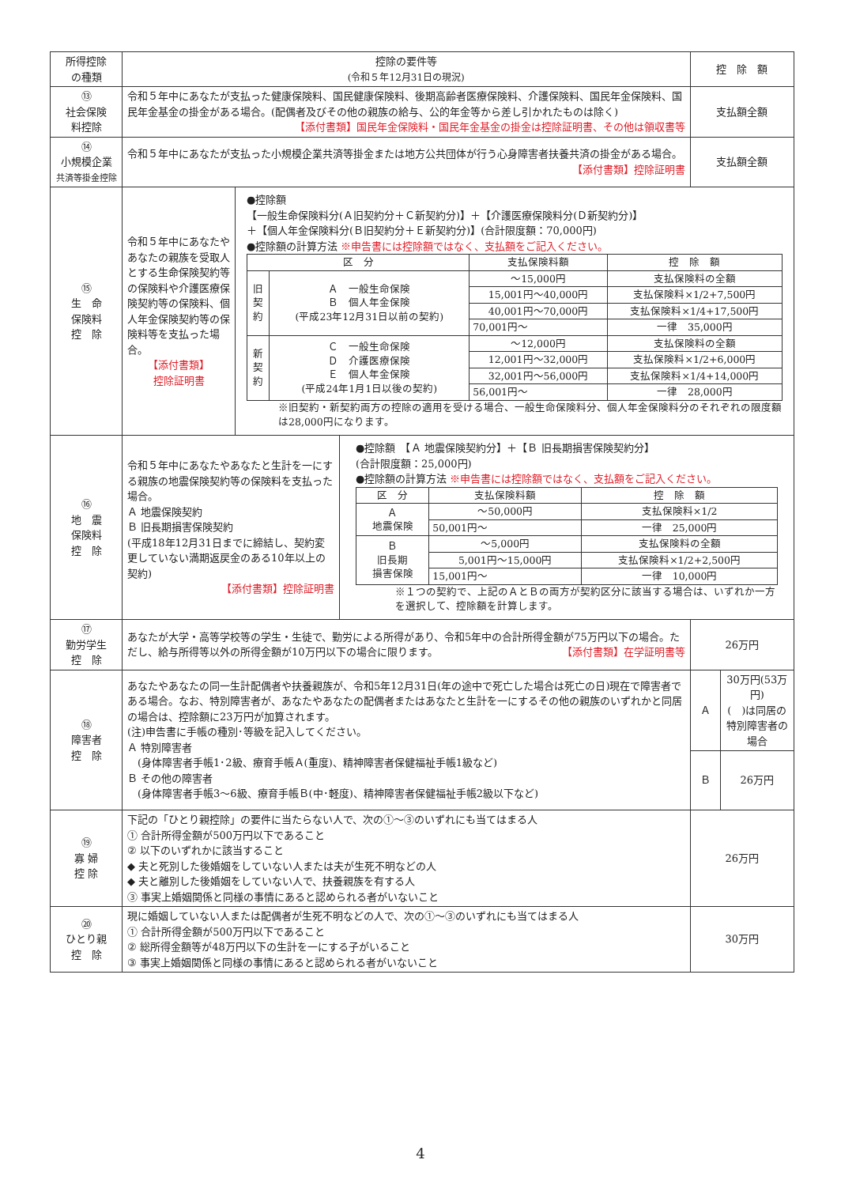| 所得控除 の種類 | 控除の要件等 (令和５年12月31日の現況) | 控 除 額 | |
| --- | --- | --- | --- |
| ⑬ 社会保険 料控除 | 令和５年中にあなたが支払った健康保険料、国民健康保険料、後期高齢者医療保険料、介護保険料、国民年金保険料、国民年金基金の掛金がある場合。(配偶者及びその他の親族の給与、公的年金等から差し引かれたものは除く) 【添付書類】国民年金保険料・国民年金基金の掛金は控除証明書、その他は領収書等 | 支払額全額 | |
| ⑭ 小規模企業 共済等掛金控除 | 令和５年中にあなたが支払った小規模企業共済等掛金または地方公共団体が行う心身障害者扶養共済の掛金がある場合。 【添付書類】控除証明書 | 支払額全額 | |
| ⑮ 生 命 保険料 控 除 | 令和５年中にあなたやあなたの親族を受取人とする生命保険契約等の保険料や介護医療保険契約等の保険料、個人年金保険契約等の保険料等を支払った場合。 【添付書類】 控除証明書 ●控除額 【一般生命保険料分(Ａ旧契約分＋Ｃ新契約分)】＋【介護医療保険料分(Ｄ新契約分)】 ＋【個人年金保険料分(Ｂ旧契約分＋Ｅ新契約分)】(合計限度額：70,000円) ●控除額の計算方法 ※申告書には控除額ではなく、支払額をご記入ください。 / 区 分 / / 支払保険料額 / 控 除 額 / / --- / --- / --- / --- / / 旧 契 約 / Ａ 一般生命保険 Ｂ 個人年金保険 (平成23年12月31日以前の契約) / ～15,000円 / 支払保険料の全額 / / / / 15,001円～40,000円 / 支払保険料×1/2+7,500円 / / / / 40,001円～70,000円 / 支払保険料×1/4+17,500円 / / / / 70,001円～ / 一律 35,000円 / / 新 契 約 / Ｃ 一般生命保険 Ｄ 介護医療保険 Ｅ 個人年金保険 (平成24年1月1日以後の契約) / ～12,000円 / 支払保険料の全額 / / / / 12,001円～32,000円 / 支払保険料×1/2+6,000円 / / / / 32,001円～56,000円 / 支払保険料×1/4+14,000円 / / / / 56,001円～ / 一律 28,000円 / ※旧契約・新契約両方の控除の適用を受ける場合、一般生命保険料分、個人年金保険料分のそれぞれの限度額は28,000円になります。 | | |
| ⑯ 地 震 保険料 控 除 | 令和５年中にあなたやあなたと生計を一にする親族の地震保険契約等の保険料を支払った場合。 Ａ 地震保険契約 Ｂ 旧長期損害保険契約 (平成18年12月31日までに締結し、契約変更していない満期返戻金のある10年以上の契約) 【添付書類】控除証明書 ●控除額 【Ａ 地震保険契約分】＋【Ｂ 旧長期損害保険契約分】 (合計限度額：25,000円) ●控除額の計算方法 ※申告書には控除額ではなく、支払額をご記入ください。 / 区 分 / 支払保険料額 / 控 除 額 / / --- / --- / --- / / Ａ 地震保険 / ～50,000円 / 支払保険料×1/2 / / / 50,001円～ / 一律 25,000円 / / Ｂ 旧長期 損害保険 / ～5,000円 / 支払保険料の全額 / / / 5,001円～15,000円 / 支払保険料×1/2+2,500円 / / / 15,001円～ / 一律 10,000円 / ※１つの契約で、上記のＡとＢの両方が契約区分に該当する場合は、いずれか一方を選択して、控除額を計算します。 | | |
| ⑰ 勤労学生 控 除 | あなたが大学・高等学校等の学生・生徒で、勤労による所得があり、令和5年中の合計所得金額が75万円以下の場合。ただし、給与所得等以外の所得金額が10万円以下の場合に限ります。 【添付書類】在学証明書等 | 26万円 | |
| ⑱ 障害者 控 除 | あなたやあなたの同一生計配偶者や扶養親族が、令和5年12月31日(年の途中で死亡した場合は死亡の日)現在で障害者である場合。なお、特別障害者が、あなたやあなたの配偶者またはあなたと生計を一にするその他の親族のいずれかと同居の場合は、控除額に23万円が加算されます。 (注)申告書に手帳の種別･等級を記入してください。 Ａ 特別障害者 (身体障害者手帳1･2級、療育手帳Ａ(重度)、精神障害者保健福祉手帳1級など) Ｂ その他の障害者 (身体障害者手帳3～6級、療育手帳Ｂ(中･軽度)、精神障害者保健福祉手帳2級以下など) | Ａ | 30万円(53万円) ( )は同居の 特別障害者の場合 |
| | | Ｂ | 26万円 |
| ⑲ 寡 婦 控 除 | 下記の「ひとり親控除」の要件に当たらない人で、次の①～③のいずれにも当てはまる人 ① 合計所得金額が500万円以下であること ② 以下のいずれかに該当すること ◆ 夫と死別した後婚姻をしていない人または夫が生死不明などの人 ◆ 夫と離別した後婚姻をしていない人で、扶養親族を有する人 ③ 事実上婚姻関係と同様の事情にあると認められる者がいないこと | 26万円 | |
| ⑳ ひとり親 控 除 | 現に婚姻していない人または配偶者が生死不明などの人で、次の①～③のいずれにも当てはまる人 ① 合計所得金額が500万円以下であること ② 総所得金額等が48万円以下の生計を一にする子がいること ③ 事実上婚姻関係と同様の事情にあると認められる者がいないこと | 30万円 | |
4